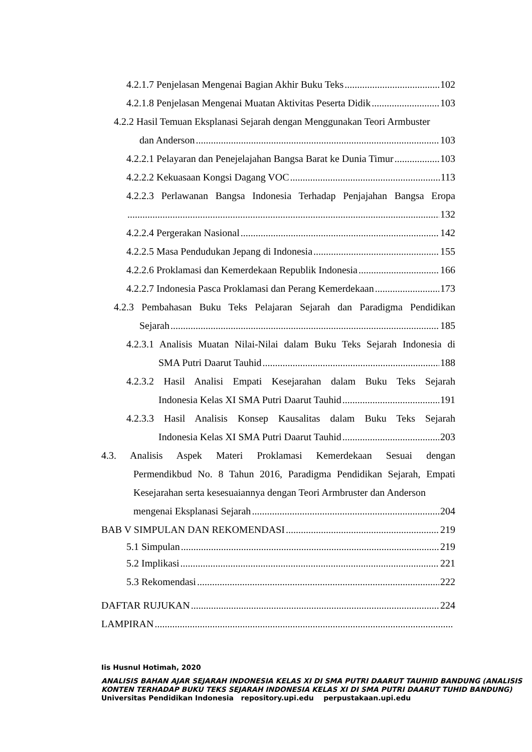4.2.1.7 Penjelasan Mengenai Bagian Akhir Buku Teks 102
4.2.1.8 Penjelasan Mengenai Muatan Aktivitas Peserta Didik 103
4.2.2 Hasil Temuan Eksplanasi Sejarah dengan Menggunakan Teori Armbuster
dan Anderson 103
4.2.2.1 Pelayaran dan Penejelajahan Bangsa Barat ke Dunia Timur 103
4.2.2.2 Kekuasaan Kongsi Dagang VOC 113
4.2.2.3 Perlawanan Bangsa Indonesia Terhadap Penjajahan Bangsa Eropa
132
4.2.2.4 Pergerakan Nasional 142
4.2.2.5 Masa Pendudukan Jepang di Indonesia 155
4.2.2.6 Proklamasi dan Kemerdekaan Republik Indonesia 166
4.2.2.7 Indonesia Pasca Proklamasi dan Perang Kemerdekaan 173
4.2.3 Pembahasan Buku Teks Pelajaran Sejarah dan Paradigma Pendidikan
Sejarah 185
4.2.3.1 Analisis Muatan Nilai-Nilai dalam Buku Teks Sejarah Indonesia di
SMA Putri Daarut Tauhid 188
4.2.3.2 Hasil Analisi Empati Kesejarahan dalam Buku Teks Sejarah
Indonesia Kelas XI SMA Putri Daarut Tauhid 191
4.2.3.3 Hasil Analisis Konsep Kausalitas dalam Buku Teks Sejarah
Indonesia Kelas XI SMA Putri Daarut Tauhid 203
4.3. Analisis Aspek Materi Proklamasi Kemerdekaan Sesuai dengan
Permendikbud No. 8 Tahun 2016, Paradigma Pendidikan Sejarah, Empati Kesejarahan serta kesesuaiannya dengan Teori Armbruster dan Anderson
mengenai Eksplanasi Sejarah 204
BAB V SIMPULAN DAN REKOMENDASI 219
5.1 Simpulan 219
5.2 Implikasi 221
5.3 Rekomendasi 222
DAFTAR RUJUKAN 224
LAMPIRAN
Iis Husnul Hotimah, 2020
ANALISIS BAHAN AJAR SEJARAH INDONESIA KELAS XI DI SMA PUTRI DAARUT TAUHIID BANDUNG (ANALISIS KONTEN TERHADAP BUKU TEKS SEJARAH INDONESIA KELAS XI DI SMA PUTRI DAARUT TUHID BANDUNG)
Universitas Pendidikan Indonesia repository.upi.edu perpustakaan.upi.edu